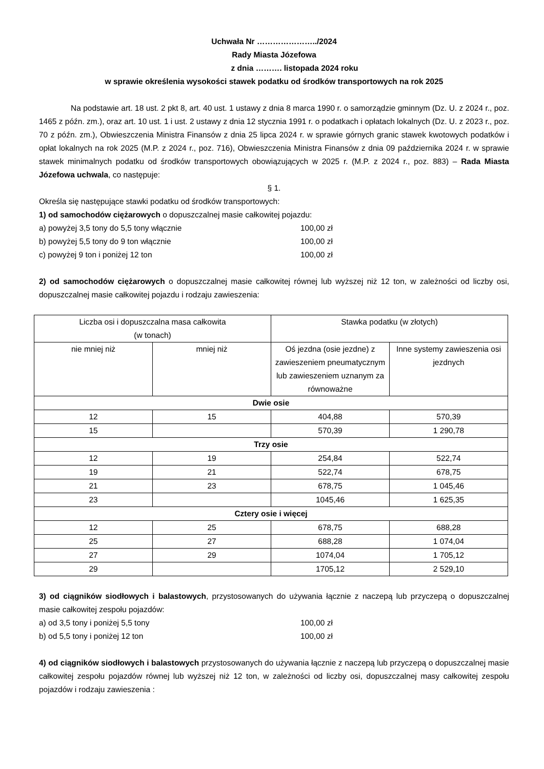Uchwała Nr …………………../2024
Rady Miasta Józefowa
z dnia ………. listopada 2024 roku
w sprawie określenia wysokości stawek podatku od środków transportowych na rok 2025
Na podstawie art. 18 ust. 2 pkt 8, art. 40 ust. 1 ustawy z dnia 8 marca 1990 r. o samorządzie gminnym (Dz. U. z 2024 r., poz. 1465 z późn. zm.), oraz art. 10 ust. 1 i ust. 2 ustawy z dnia 12 stycznia 1991 r. o podatkach i opłatach lokalnych (Dz. U. z 2023 r., poz. 70 z późn. zm.), Obwieszczenia Ministra Finansów z dnia 25 lipca 2024 r. w sprawie górnych granic stawek kwotowych podatków i opłat lokalnych na rok 2025 (M.P. z 2024 r., poz. 716), Obwieszczenia Ministra Finansów z dnia 09 października 2024 r. w sprawie stawek minimalnych podatku od środków transportowych obowiązujących w 2025 r. (M.P. z 2024 r., poz. 883) – Rada Miasta Józefowa uchwala, co następuje:
§ 1.
Określa się następujące stawki podatku od środków transportowych:
1) od samochodów ciężarowych o dopuszczalnej masie całkowitej pojazdu:
a) powyżej 3,5 tony do 5,5 tony włącznie 100,00 zł
b) powyżej 5,5 tony do 9 ton włącznie 100,00 zł
c) powyżej 9 ton i poniżej 12 ton 100,00 zł
2) od samochodów ciężarowych o dopuszczalnej masie całkowitej równej lub wyższej niż 12 ton, w zależności od liczby osi, dopuszczalnej masie całkowitej pojazdu i rodzaju zawieszenia:
| Liczba osi i dopuszczalna masa całkowita (w tonach) | | Stawka podatku (w złotych) | |
| --- | --- | --- | --- |
| nie mniej niż | mniej niż | Oś jezdna (osie jezdne) z zawieszeniem pneumatycznym lub zawieszeniem uznanym za równoważne | Inne systemy zawieszenia osi jezdnych |
| Dwie osie | | | |
| 12 | 15 | 404,88 | 570,39 |
| 15 | | 570,39 | 1 290,78 |
| Trzy osie | | | |
| 12 | 19 | 254,84 | 522,74 |
| 19 | 21 | 522,74 | 678,75 |
| 21 | 23 | 678,75 | 1 045,46 |
| 23 | | 1045,46 | 1 625,35 |
| Cztery osie i więcej | | | |
| 12 | 25 | 678,75 | 688,28 |
| 25 | 27 | 688,28 | 1 074,04 |
| 27 | 29 | 1074,04 | 1 705,12 |
| 29 | | 1705,12 | 2 529,10 |
3) od ciągników siodłowych i balastowych, przystosowanych do używania łącznie z naczepą lub przyczepą o dopuszczalnej masie całkowitej zespołu pojazdów:
a) od 3,5 tony i poniżej 5,5 tony 100,00 zł
b) od 5,5 tony i poniżej 12 ton 100,00 zł
4) od ciągników siodłowych i balastowych przystosowanych do używania łącznie z naczepą lub przyczepą o dopuszczalnej masie całkowitej zespołu pojazdów równej lub wyższej niż 12 ton, w zależności od liczby osi, dopuszczalnej masy całkowitej zespołu pojazdów i rodzaju zawieszenia :